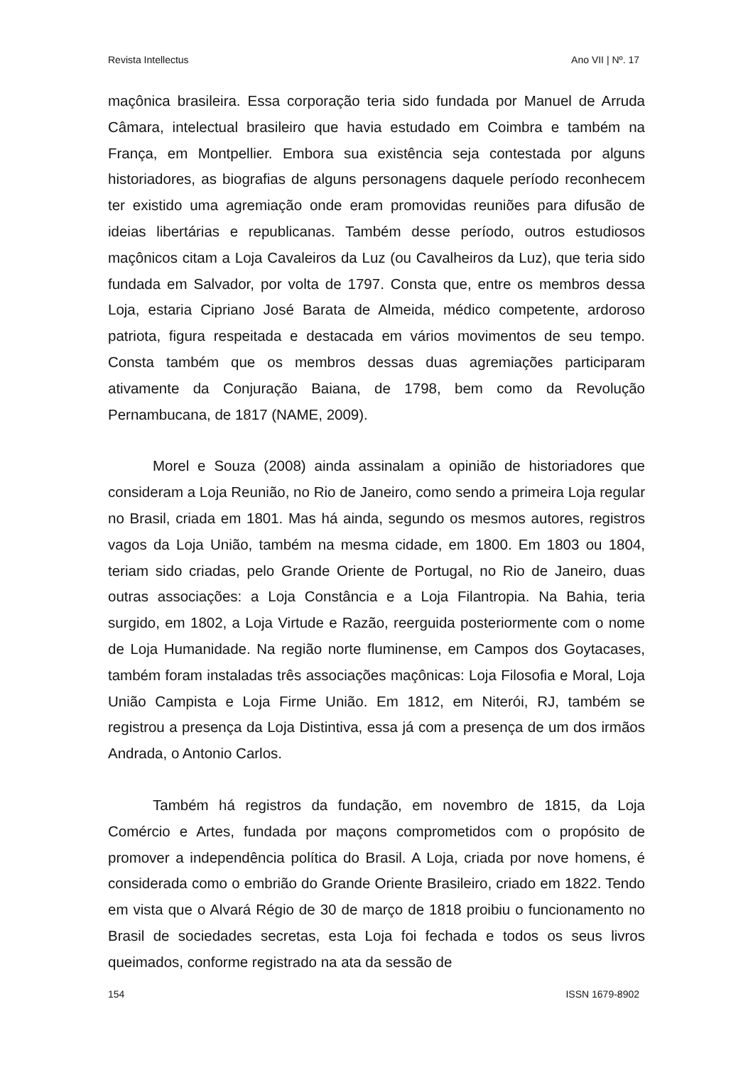Revista Intellectus Ano VII | Nº. 17
maçônica brasileira. Essa corporação teria sido fundada por Manuel de Arruda Câmara, intelectual brasileiro que havia estudado em Coimbra e também na França, em Montpellier. Embora sua existência seja contestada por alguns historiadores, as biografias de alguns personagens daquele período reconhecem ter existido uma agremiação onde eram promovidas reuniões para difusão de ideias libertárias e republicanas. Também desse período, outros estudiosos maçônicos citam a Loja Cavaleiros da Luz (ou Cavalheiros da Luz), que teria sido fundada em Salvador, por volta de 1797. Consta que, entre os membros dessa Loja, estaria Cipriano José Barata de Almeida, médico competente, ardoroso patriota, figura respeitada e destacada em vários movimentos de seu tempo. Consta também que os membros dessas duas agremiações participaram ativamente da Conjuração Baiana, de 1798, bem como da Revolução Pernambucana, de 1817 (NAME, 2009).
Morel e Souza (2008) ainda assinalam a opinião de historiadores que consideram a Loja Reunião, no Rio de Janeiro, como sendo a primeira Loja regular no Brasil, criada em 1801. Mas há ainda, segundo os mesmos autores, registros vagos da Loja União, também na mesma cidade, em 1800. Em 1803 ou 1804, teriam sido criadas, pelo Grande Oriente de Portugal, no Rio de Janeiro, duas outras associações: a Loja Constância e a Loja Filantropia. Na Bahia, teria surgido, em 1802, a Loja Virtude e Razão, reerguida posteriormente com o nome de Loja Humanidade. Na região norte fluminense, em Campos dos Goytacases, também foram instaladas três associações maçônicas: Loja Filosofia e Moral, Loja União Campista e Loja Firme União. Em 1812, em Niterói, RJ, também se registrou a presença da Loja Distintiva, essa já com a presença de um dos irmãos Andrada, o Antonio Carlos.
Também há registros da fundação, em novembro de 1815, da Loja Comércio e Artes, fundada por maçons comprometidos com o propósito de promover a independência política do Brasil. A Loja, criada por nove homens, é considerada como o embrião do Grande Oriente Brasileiro, criado em 1822. Tendo em vista que o Alvará Régio de 30 de março de 1818 proibiu o funcionamento no Brasil de sociedades secretas, esta Loja foi fechada e todos os seus livros queimados, conforme registrado na ata da sessão de
154 ISSN 1679-8902